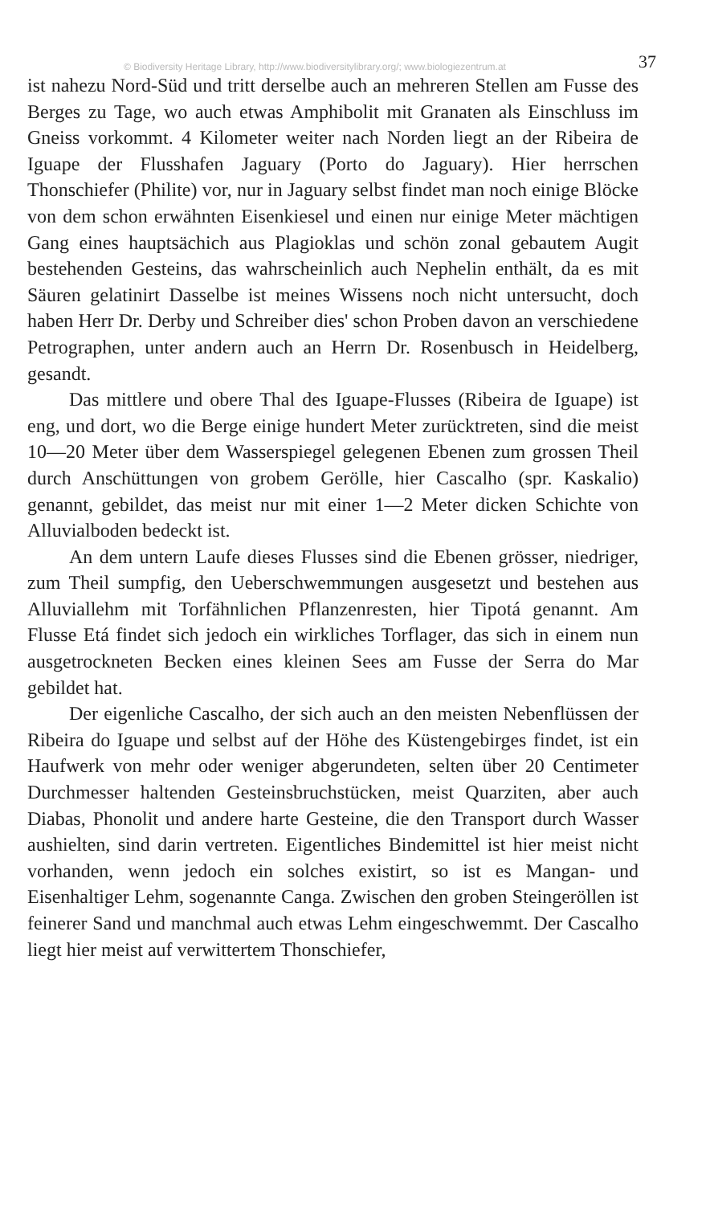© Biodiversity Heritage Library, http://www.biodiversitylibrary.org/; www.biologiezentrum.at 37
ist nahezu Nord-Süd und tritt derselbe auch an mehreren Stellen am Fusse des Berges zu Tage, wo auch etwas Amphibolit mit Granaten als Einschluss im Gneiss vorkommt. 4 Kilometer weiter nach Norden liegt an der Ribeira de Iguape der Flusshafen Jaguary (Porto do Jaguary). Hier herrschen Thonschiefer (Philite) vor, nur in Jaguary selbst findet man noch einige Blöcke von dem schon erwähnten Eisenkiesel und einen nur einige Meter mächtigen Gang eines hauptsächich aus Plagioklas und schön zonal gebautem Augit bestehenden Gesteins, das wahrscheinlich auch Nephelin enthält, da es mit Säuren gelatinirt Dasselbe ist meines Wissens noch nicht untersucht, doch haben Herr Dr. Derby und Schreiber dies' schon Proben davon an verschiedene Petrographen, unter andern auch an Herrn Dr. Rosenbusch in Heidelberg, gesandt.
Das mittlere und obere Thal des Iguape-Flusses (Ribeira de Iguape) ist eng, und dort, wo die Berge einige hundert Meter zurücktreten, sind die meist 10—20 Meter über dem Wasserspiegel gelegenen Ebenen zum grossen Theil durch Anschüttungen von grobem Gerölle, hier Cascalho (spr. Kaskalio) genannt, gebildet, das meist nur mit einer 1—2 Meter dicken Schichte von Alluvialboden bedeckt ist.
An dem untern Laufe dieses Flusses sind die Ebenen grösser, niedriger, zum Theil sumpfig, den Ueberschwemmungen ausgesetzt und bestehen aus Alluviallehm mit Torfähnlichen Pflanzenresten, hier Tipotá genannt. Am Flusse Etá findet sich jedoch ein wirkliches Torflager, das sich in einem nun ausgetrockneten Becken eines kleinen Sees am Fusse der Serra do Mar gebildet hat.
Der eigenliche Cascalho, der sich auch an den meisten Nebenflüssen der Ribeira do Iguape und selbst auf der Höhe des Küstengebirges findet, ist ein Haufwerk von mehr oder weniger abgerundeten, selten über 20 Centimeter Durchmesser haltenden Gesteinsbruchstücken, meist Quarziten, aber auch Diabas, Phonolit und andere harte Gesteine, die den Transport durch Wasser aushielten, sind darin vertreten. Eigentliches Bindemittel ist hier meist nicht vorhanden, wenn jedoch ein solches existirt, so ist es Mangan- und Eisenhaltiger Lehm, sogenannte Canga. Zwischen den groben Steingeröllen ist feinerer Sand und manchmal auch etwas Lehm eingeschwemmt. Der Cascalho liegt hier meist auf verwittertem Thonschiefer,